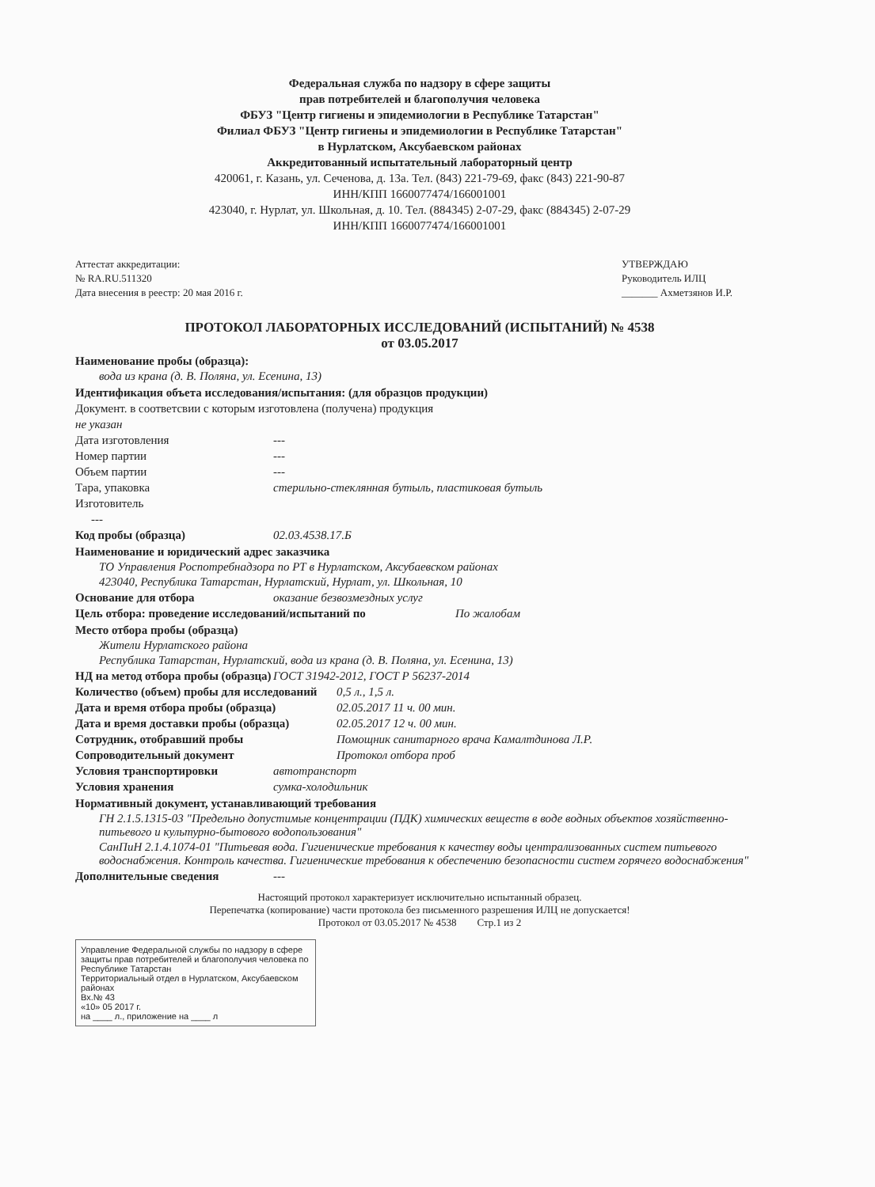Федеральная служба по надзору в сфере защиты
прав потребителей и благополучия человека
ФБУЗ "Центр гигиены и эпидемиологии в Республике Татарстан"
Филиал ФБУЗ "Центр гигиены и эпидемиологии в Республике Татарстан"
в Нурлатском, Аксубаевском районах
Аккредитованный испытательный лабораторный центр
420061, г. Казань, ул. Сеченова, д. 13а. Тел. (843) 221-79-69, факс (843) 221-90-87
ИНН/КПП 1660077474/166001001
423040, г. Нурлат, ул. Школьная, д. 10. Тел. (884345) 2-07-29, факс (884345) 2-07-29
ИНН/КПП 1660077474/166001001
Аттестат аккредитации:
№ RA.RU.511320
Дата внесения в реестр: 20 мая 2016 г.
УТВЕРЖДАЮ
Руководитель ИЛЦ
_______ Ахметзянов И.Р.
ПРОТОКОЛ ЛАБОРАТОРНЫХ ИССЛЕДОВАНИЙ (ИСПЫТАНИЙ) № 4538
от 03.05.2017
Наименование пробы (образца):
вода из крана (д. В. Поляна, ул. Есенина, 13)
Идентификация объета исследования/испытания: (для образцов продукции)
Документ. в соответсвии с которым изготовлена (получена) продукция
не указан
Дата изготовления ---
Номер партии ---
Объем партии ---
Тара, упаковка стерильно-стеклянная бутыль, пластиковая бутыль
Изготовитель
---
Код пробы (образца) 02.03.4538.17.Б
Наименование и юридический адрес заказчика
ТО Управления Роспотребнадзора по РТ в Нурлатском, Аксубаевском районах
423040, Республика Татарстан, Нурлатский, Нурлат, ул. Школьная, 10
Основание для отбора оказание безвозмездных услуг
Цель отбора: проведение исследований/испытаний по По жалобам
Место отбора пробы (образца)
Жители Нурлатского района
Республика Татарстан, Нурлатский, вода из крана (д. В. Поляна, ул. Есенина, 13)
НД на метод отбора пробы (образца) ГОСТ 31942-2012, ГОСТ Р 56237-2014
Количество (объем) пробы для исследований 0,5 л., 1,5 л.
Дата и время отбора пробы (образца) 02.05.2017 11 ч. 00 мин.
Дата и время доставки пробы (образца) 02.05.2017 12 ч. 00 мин.
Сотрудник, отобравший пробы Помощник санитарного врача Камалтдинова Л.Р.
Сопроводительный документ Протокол отбора проб
Условия транспортировки автотранспорт
Условия хранения сумка-холодильник
Нормативный документ, устанавливающий требования
ГН 2.1.5.1315-03 "Предельно допустимые концентрации (ПДК) химических веществ в воде водных объектов хозяйственно-питьевого и культурно-бытового водопользования"
СанПиН 2.1.4.1074-01 "Питьевая вода. Гигиенические требования к качеству воды централизованных систем питьевого водоснабжения. Контроль качества. Гигиенические требования к обеспечению безопасности систем горячего водоснабжения"
Дополнительные сведения ---
Настоящий протокол характеризует исключительно испытанный образец.
Перепечатка (копирование) части протокола без письменного разрешения ИЛЦ не допускается!
Протокол от 03.05.2017 № 4538 Стр.1 из 2
Управление Федеральной службы по надзору в сфере защиты прав потребителей и благополучия человека по Республике Татарстан
Территориальный отдел в Нурлатском, Аксубаевском районах
Вх.№ 43
«10» 05 2017 г.
на ____ л., приложение на ____ л